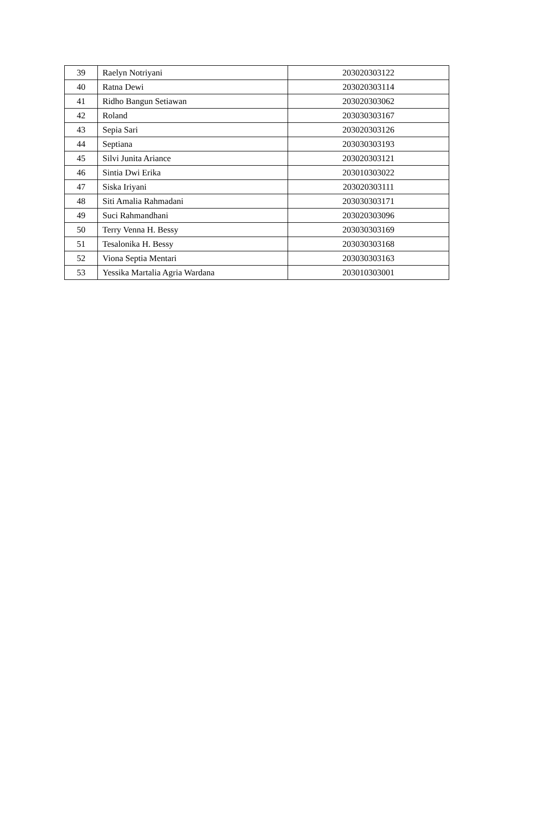| 39 | Raelyn Notriyani | 203020303122 |
| 40 | Ratna Dewi | 203020303114 |
| 41 | Ridho Bangun Setiawan | 203020303062 |
| 42 | Roland | 203030303167 |
| 43 | Sepia Sari | 203020303126 |
| 44 | Septiana | 203030303193 |
| 45 | Silvi Junita Ariance | 203020303121 |
| 46 | Sintia Dwi Erika | 203010303022 |
| 47 | Siska Iriyani | 203020303111 |
| 48 | Siti Amalia Rahmadani | 203030303171 |
| 49 | Suci Rahmandhani | 203020303096 |
| 50 | Terry Venna H. Bessy | 203030303169 |
| 51 | Tesalonika H. Bessy | 203030303168 |
| 52 | Viona Septia Mentari | 203030303163 |
| 53 | Yessika Martalia Agria Wardana | 203010303001 |